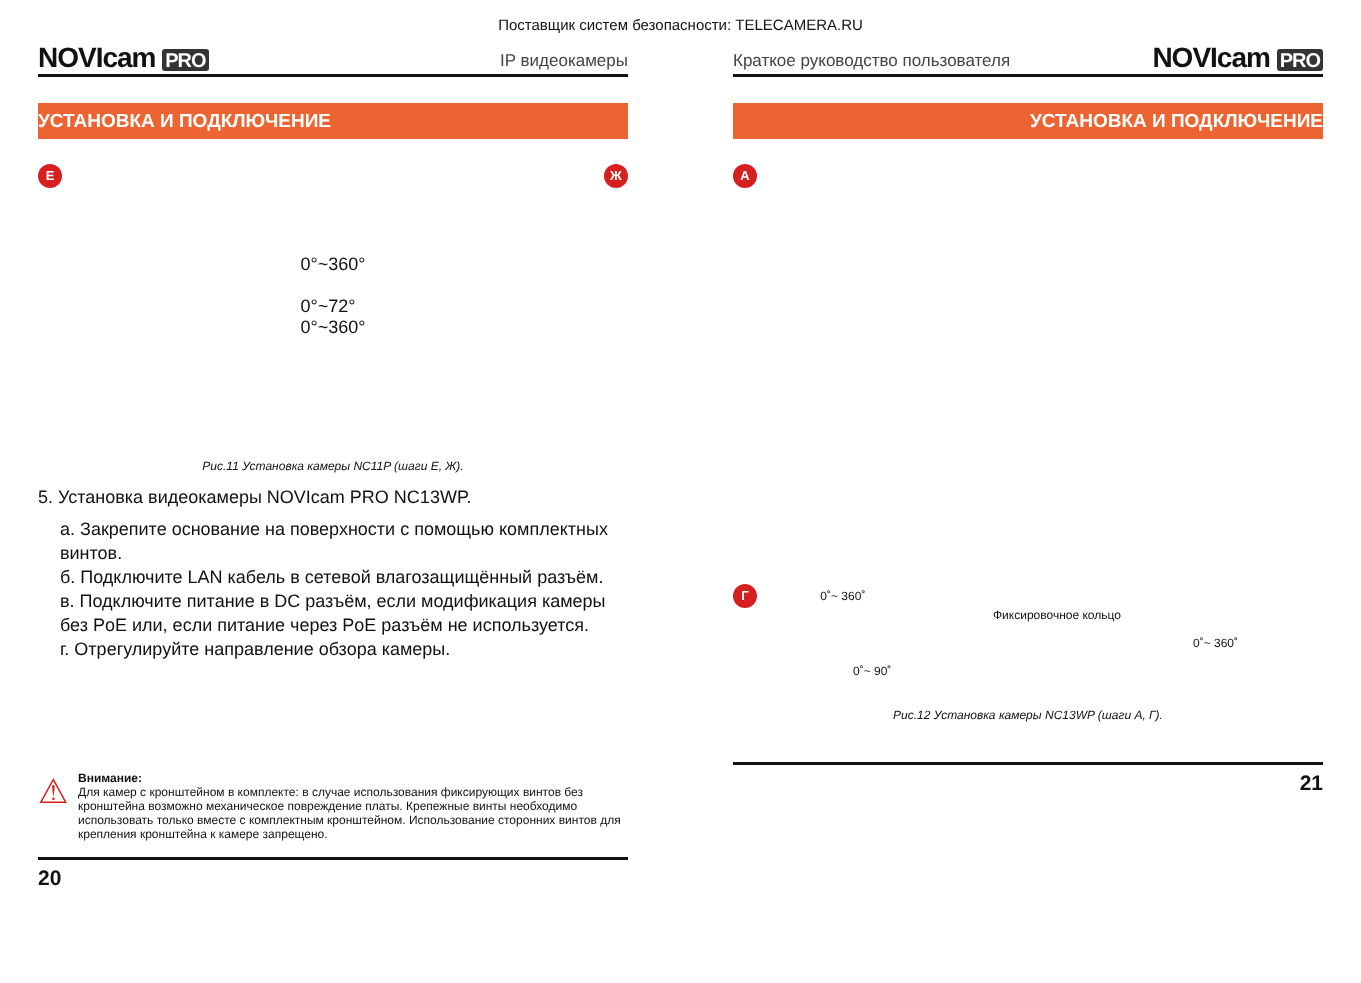Поставщик систем безопасности: TELECAMERA.RU
NOVIcam PRO
IP видеокамеры
УСТАНОВКА И ПОДКЛЮЧЕНИЕ
Е
0°~360°
0°~72°
0°~360°
Ж
Рис.11 Установка камеры NC11P (шаги Е, Ж).
5. Установка видеокамеры NOVIcam PRO NC13WP.
a. Закрепите основание на поверхности с помощью комплектных винтов.
б. Подключите LAN кабель в сетевой влагозащищённый разъём.
в. Подключите питание в DC разъём, если модификация камеры без PoE или, если питание через PoE разъём не используется.
г. Отрегулируйте направление обзора камеры.
⚠
Внимание:
Для камер с кронштейном в комплекте: в случае использования фиксирующих винтов без кронштейна возможно механическое повреждение платы. Крепежные винты необходимо использовать только вместе с комплектным кронштейном. Использование сторонних винтов для крепления кронштейна к камере запрещено.
20
Краткое руководство пользователя
NOVIcam PRO
УСТАНОВКА И ПОДКЛЮЧЕНИЕ
А
Г 0˚~ 360˚
Фиксировочное кольцо
0˚~ 360˚
0˚~ 90˚
Рис.12 Установка камеры NC13WP (шаги А, Г).
21